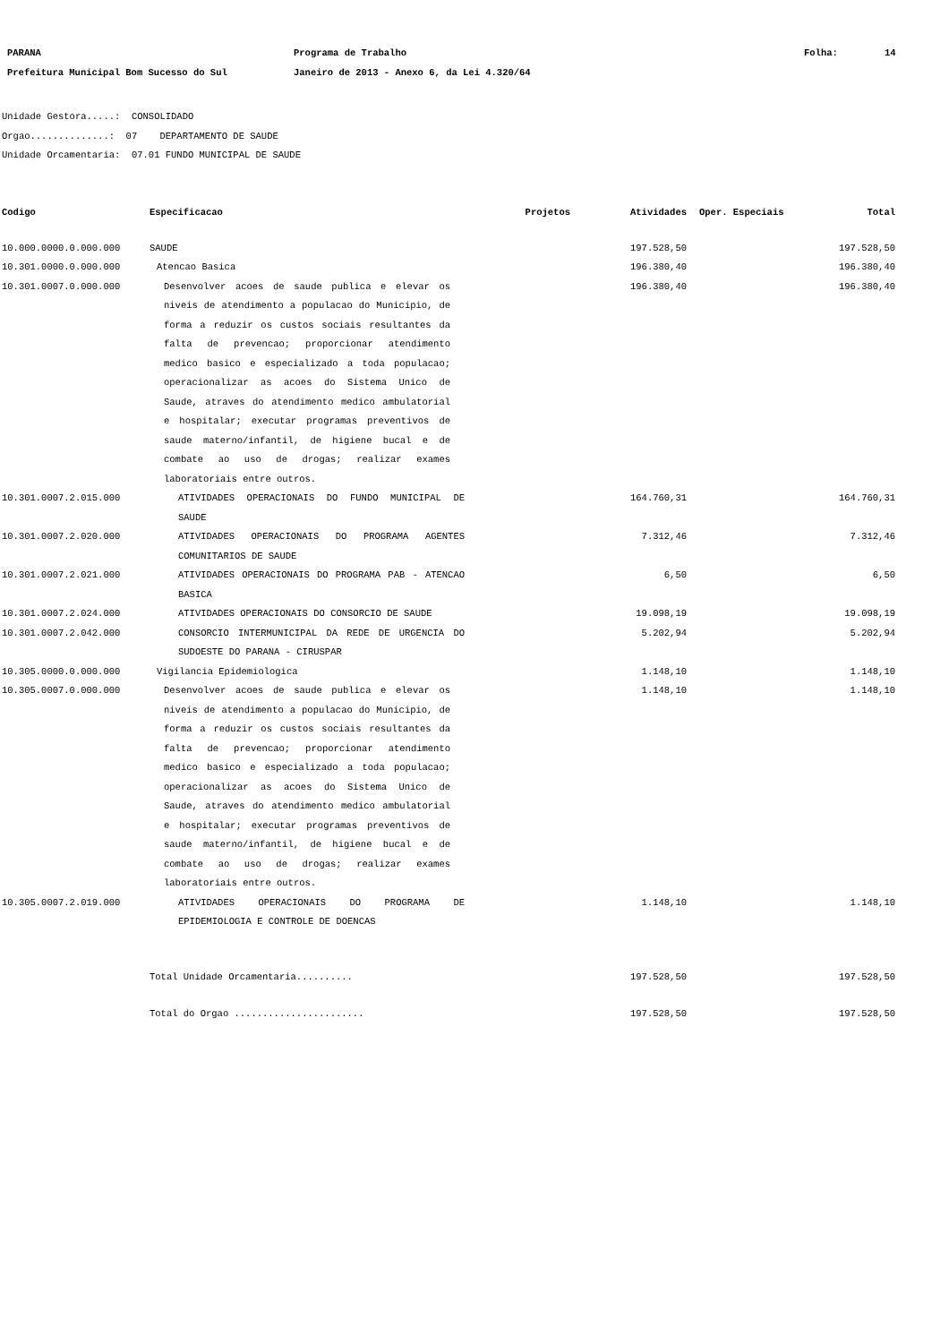PARANA Programa de Trabalho Folha: 14
Prefeitura Municipal Bom Sucesso do Sul Janeiro de 2013 - Anexo 6, da Lei 4.320/64
Unidade Gestora.....: CONSOLIDADO
Orgao..............: 07 DEPARTAMENTO DE SAUDE
Unidade Orcamentaria: 07.01 FUNDO MUNICIPAL DE SAUDE
| Codigo | Especificacao | Projetos | Atividades | Oper. Especiais | Total |
| --- | --- | --- | --- | --- | --- |
| 10.000.0000.0.000.000 | SAUDE | | 197.528,50 | | 197.528,50 |
| 10.301.0000.0.000.000 | Atencao Basica | | 196.380,40 | | 196.380,40 |
| 10.301.0007.0.000.000 | Desenvolver acoes de saude publica e elevar os niveis de atendimento a populacao do Municipio, de forma a reduzir os custos sociais resultantes da falta de prevencao; proporcionar atendimento medico basico e especializado a toda populacao; operacionalizar as acoes do Sistema Unico de Saude, atraves do atendimento medico ambulatorial e hospitalar; executar programas preventivos de saude materno/infantil, de higiene bucal e de combate ao uso de drogas; realizar exames laboratoriais entre outros. | | 196.380,40 | | 196.380,40 |
| 10.301.0007.2.015.000 | ATIVIDADES OPERACIONAIS DO FUNDO MUNICIPAL DE SAUDE | | 164.760,31 | | 164.760,31 |
| 10.301.0007.2.020.000 | ATIVIDADES OPERACIONAIS DO PROGRAMA AGENTES COMUNITARIOS DE SAUDE | | 7.312,46 | | 7.312,46 |
| 10.301.0007.2.021.000 | ATIVIDADES OPERACIONAIS DO PROGRAMA PAB - ATENCAO BASICA | | 6,50 | | 6,50 |
| 10.301.0007.2.024.000 | ATIVIDADES OPERACIONAIS DO CONSORCIO DE SAUDE | | 19.098,19 | | 19.098,19 |
| 10.301.0007.2.042.000 | CONSORCIO INTERMUNICIPAL DA REDE DE URGENCIA DO SUDOESTE DO PARANA - CIRUSPAR | | 5.202,94 | | 5.202,94 |
| 10.305.0000.0.000.000 | Vigilancia Epidemiologica | | 1.148,10 | | 1.148,10 |
| 10.305.0007.0.000.000 | Desenvolver acoes de saude publica e elevar os niveis de atendimento a populacao do Municipio, de forma a reduzir os custos sociais resultantes da falta de prevencao; proporcionar atendimento medico basico e especializado a toda populacao; operacionalizar as acoes do Sistema Unico de Saude, atraves do atendimento medico ambulatorial e hospitalar; executar programas preventivos de saude materno/infantil, de higiene bucal e de combate ao uso de drogas; realizar exames laboratoriais entre outros. | | 1.148,10 | | 1.148,10 |
| 10.305.0007.2.019.000 | ATIVIDADES OPERACIONAIS DO PROGRAMA DE EPIDEMIOLOGIA E CONTROLE DE DOENCAS | | 1.148,10 | | 1.148,10 |
| | Total Unidade Orcamentaria.......... | | 197.528,50 | | 197.528,50 |
| | Total do Orgao ....................... | | 197.528,50 | | 197.528,50 |